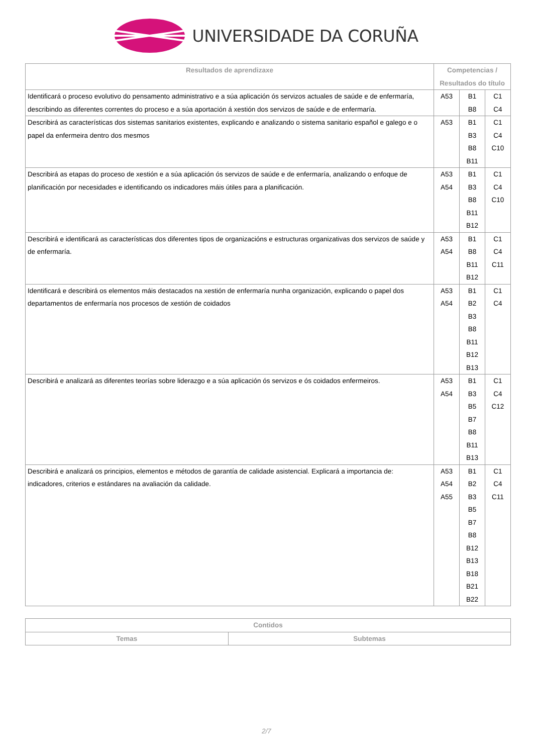UNIVERSIDADE DA CORUÑA
| Resultados de aprendizaxe | Competencias / Resultados do título | | |
| --- | --- | --- | --- |
| Identificará o proceso evolutivo do pensamento administrativo e a súa aplicación ós servizos actuales de saúde e de enfermaría, describindo as diferentes correntes do proceso e a súa aportación á xestión dos servizos de saúde e de enfermaría. | A53 | B1 B8 | C1 C4 |
| Describirá as características dos sistemas sanitarios existentes, explicando e analizando o sistema sanitario español e galego e o papel da enfermeira dentro dos mesmos | A53 | B1 B3 B8 B11 | C1 C4 C10 |
| Describirá as etapas do proceso de xestión e a súa aplicación ós servizos de saúde e de enfermaría, analizando o enfoque de planificación por necesidades e identificando os indicadores máis útiles para a planificación. | A53 A54 | B1 B3 B8 B11 B12 | C1 C4 C10 |
| Describirá e identificará as características dos diferentes tipos de organizacións e estructuras organizativas dos servizos de saúde y de enfermaría. | A53 A54 | B1 B8 B11 B12 | C1 C4 C11 |
| Identificará e describirá os elementos máis destacados na xestión de enfermaría nunha organización, explicando o papel dos departamentos de enfermaría nos procesos de xestión de coidados | A53 A54 | B1 B2 B3 B8 B11 B12 B13 | C1 C4 |
| Describirá e analizará as diferentes teorías sobre liderazgo e a súa aplicación ós servizos e ós coidados enfermeiros. | A53 A54 | B1 B3 B5 B7 B8 B11 B13 | C1 C4 C12 |
| Describirá e analizará os principios, elementos e métodos de garantía de calidade asistencial. Explicará a importancia de: indicadores, criterios e estándares na avaliación da calidade. | A53 A54 A55 | B1 B2 B3 B5 B7 B8 B12 B13 B18 B21 B22 | C1 C4 C11 |
| Contidos | |
| --- | --- |
| Temas | Subtemas |
2/7